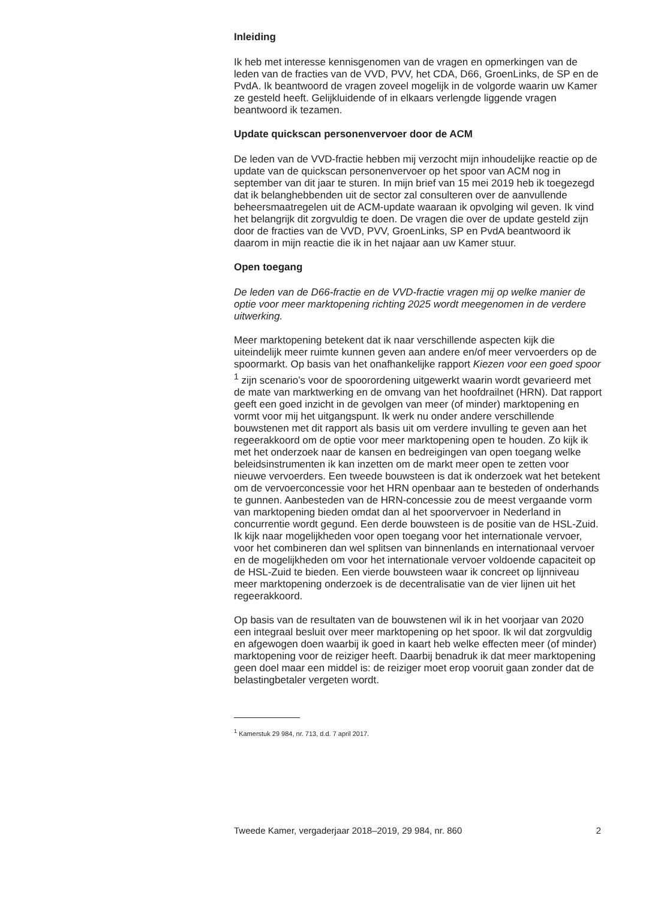Inleiding
Ik heb met interesse kennisgenomen van de vragen en opmerkingen van de leden van de fracties van de VVD, PVV, het CDA, D66, GroenLinks, de SP en de PvdA. Ik beantwoord de vragen zoveel mogelijk in de volgorde waarin uw Kamer ze gesteld heeft. Gelijkluidende of in elkaars verlengde liggende vragen beantwoord ik tezamen.
Update quickscan personenvervoer door de ACM
De leden van de VVD-fractie hebben mij verzocht mijn inhoudelijke reactie op de update van de quickscan personenvervoer op het spoor van ACM nog in september van dit jaar te sturen. In mijn brief van 15 mei 2019 heb ik toegezegd dat ik belanghebbenden uit de sector zal consulteren over de aanvullende beheersmaatregelen uit de ACM-update waaraan ik opvolging wil geven. Ik vind het belangrijk dit zorgvuldig te doen. De vragen die over de update gesteld zijn door de fracties van de VVD, PVV, GroenLinks, SP en PvdA beantwoord ik daarom in mijn reactie die ik in het najaar aan uw Kamer stuur.
Open toegang
De leden van de D66-fractie en de VVD-fractie vragen mij op welke manier de optie voor meer marktopening richting 2025 wordt meegenomen in de verdere uitwerking.
Meer marktopening betekent dat ik naar verschillende aspecten kijk die uiteindelijk meer ruimte kunnen geven aan andere en/of meer vervoerders op de spoormarkt. Op basis van het onafhankelijke rapport Kiezen voor een goed spoor <sup>1</sup> zijn scenario’s voor de spoorordening uitgewerkt waarin wordt gevarieerd met de mate van marktwerking en de omvang van het hoofdrailnet (HRN). Dat rapport geeft een goed inzicht in de gevolgen van meer (of minder) marktopening en vormt voor mij het uitgangspunt. Ik werk nu onder andere verschillende bouwstenen met dit rapport als basis uit om verdere invulling te geven aan het regeerakkoord om de optie voor meer marktopening open te houden. Zo kijk ik met het onderzoek naar de kansen en bedreigingen van open toegang welke beleidsinstrumenten ik kan inzetten om de markt meer open te zetten voor nieuwe vervoerders. Een tweede bouwsteen is dat ik onderzoek wat het betekent om de vervoerconcessie voor het HRN openbaar aan te besteden of onderhands te gunnen. Aanbesteden van de HRN-concessie zou de meest vergaande vorm van marktopening bieden omdat dan al het spoorvervoer in Nederland in concurrentie wordt gegund. Een derde bouwsteen is de positie van de HSL-Zuid. Ik kijk naar mogelijkheden voor open toegang voor het internationale vervoer, voor het combineren dan wel splitsen van binnenlands en internationaal vervoer en de mogelijkheden om voor het internationale vervoer voldoende capaciteit op de HSL-Zuid te bieden. Een vierde bouwsteen waar ik concreet op lijnniveau meer marktopening onderzoek is de decentralisatie van de vier lijnen uit het regeerakkoord.
Op basis van de resultaten van de bouwstenen wil ik in het voorjaar van 2020 een integraal besluit over meer marktopening op het spoor. Ik wil dat zorgvuldig en afgewogen doen waarbij ik goed in kaart heb welke effecten meer (of minder) marktopening voor de reiziger heeft. Daarbij benadruk ik dat meer marktopening geen doel maar een middel is: de reiziger moet erop vooruit gaan zonder dat de belastingbetaler vergeten wordt.
<sup>1</sup> Kamerstuk 29 984, nr. 713, d.d. 7 april 2017.
Tweede Kamer, vergaderjaar 2018–2019, 29 984, nr. 860 2